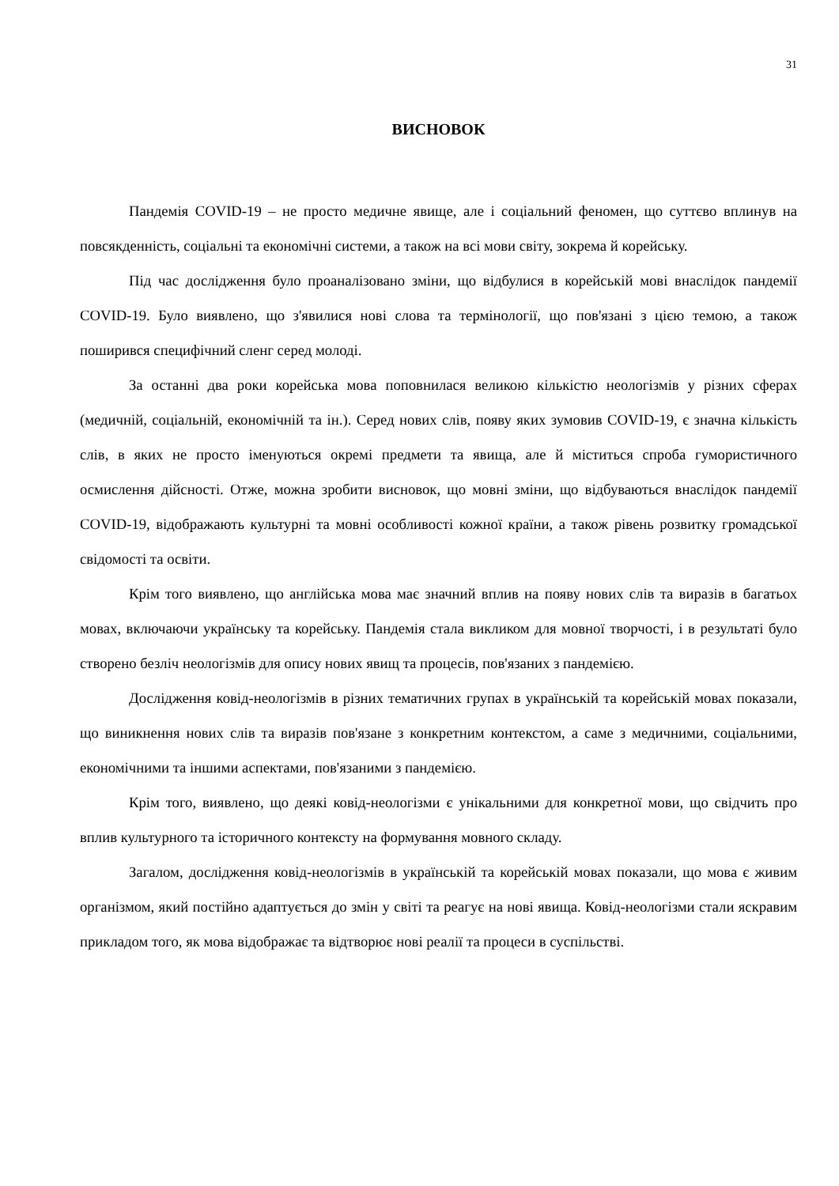31
ВИСНОВОК
Пандемія COVID-19 – не просто медичне явище, але і соціальний феномен, що суттєво вплинув на повсякденність, соціальні та економічні системи, а також на всі мови світу, зокрема й корейську.
Під час дослідження було проаналізовано зміни, що відбулися в корейській мові внаслідок пандемії COVID-19. Було виявлено, що з'явилися нові слова та термінології, що пов'язані з цією темою, а також поширився специфічний сленг серед молоді.
За останні два роки корейська мова поповнилася великою кількістю неологізмів у різних сферах (медичній, соціальній, економічній та ін.). Серед нових слів, появу яких зумовив COVID-19, є значна кількість слів, в яких не просто іменуються окремі предмети та явища, але й міститься спроба гумористичного осмислення дійсності. Отже, можна зробити висновок, що мовні зміни, що відбуваються внаслідок пандемії COVID-19, відображають культурні та мовні особливості кожної країни, а також рівень розвитку громадської свідомості та освіти.
Крім того виявлено, що англійська мова має значний вплив на появу нових слів та виразів в багатьох мовах, включаючи українську та корейську. Пандемія стала викликом для мовної творчості, і в результаті було створено безліч неологізмів для опису нових явищ та процесів, пов'язаних з пандемією.
Дослідження ковід-неологізмів в різних тематичних групах в українській та корейській мовах показали, що виникнення нових слів та виразів пов'язане з конкретним контекстом, а саме з медичними, соціальними, економічними та іншими аспектами, пов'язаними з пандемією.
Крім того, виявлено, що деякі ковід-неологізми є унікальними для конкретної мови, що свідчить про вплив культурного та історичного контексту на формування мовного складу.
Загалом, дослідження ковід-неологізмів в українській та корейській мовах показали, що мова є живим організмом, який постійно адаптується до змін у світі та реагує на нові явища. Ковід-неологізми стали яскравим прикладом того, як мова відображає та відтворює нові реалії та процеси в суспільстві.